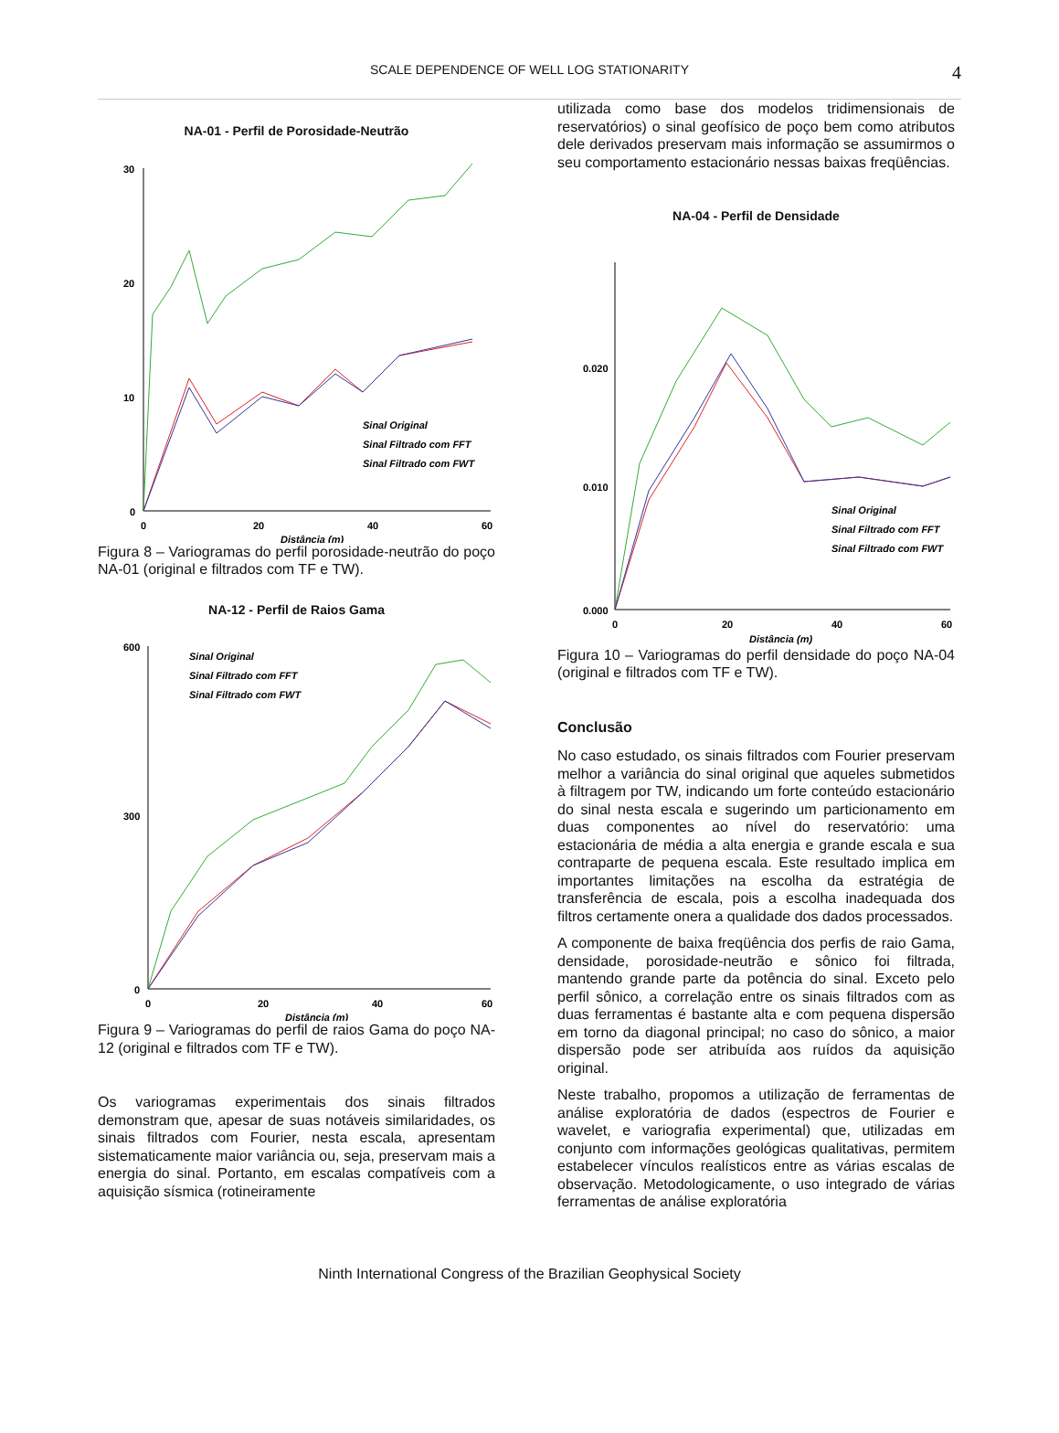SCALE DEPENDENCE OF WELL LOG STATIONARITY 4
NA-01 - Perfil de Porosidade-Neutrão
30
20
10
0
0
20
40
60
Distância (m)
Sinal Original
Sinal Filtrado com FFT
Sinal Filtrado com FWT
Figura 8 – Variogramas do perfil porosidade-neutrão do poço NA-01 (original e filtrados com TF e TW).
NA-12 - Perfil de Raios Gama
600
300
0
0
20
40
60
Distância (m)
Sinal Original
Sinal Filtrado com FFT
Sinal Filtrado com FWT
Figura 9 – Variogramas do perfil de raios Gama do poço NA-12 (original e filtrados com TF e TW).
Os variogramas experimentais dos sinais filtrados demonstram que, apesar de suas notáveis similaridades, os sinais filtrados com Fourier, nesta escala, apresentam sistematicamente maior variância ou, seja, preservam mais a energia do sinal. Portanto, em escalas compatíveis com a aquisição sísmica (rotineiramente
utilizada como base dos modelos tridimensionais de reservatórios) o sinal geofísico de poço bem como atributos dele derivados preservam mais informação se assumirmos o seu comportamento estacionário nessas baixas freqüências.
NA-04 - Perfil de Densidade
0.020
0.010
0.000
0
20
40
60
Distância (m)
Sinal Original
Sinal Filtrado com FFT
Sinal Filtrado com FWT
Figura 10 – Variogramas do perfil densidade do poço NA-04 (original e filtrados com TF e TW).
Conclusão
No caso estudado, os sinais filtrados com Fourier preservam melhor a variância do sinal original que aqueles submetidos à filtragem por TW, indicando um forte conteúdo estacionário do sinal nesta escala e sugerindo um particionamento em duas componentes ao nível do reservatório: uma estacionária de média a alta energia e grande escala e sua contraparte de pequena escala. Este resultado implica em importantes limitações na escolha da estratégia de transferência de escala, pois a escolha inadequada dos filtros certamente onera a qualidade dos dados processados.
A componente de baixa freqüência dos perfis de raio Gama, densidade, porosidade-neutrão e sônico foi filtrada, mantendo grande parte da potência do sinal. Exceto pelo perfil sônico, a correlação entre os sinais filtrados com as duas ferramentas é bastante alta e com pequena dispersão em torno da diagonal principal; no caso do sônico, a maior dispersão pode ser atribuída aos ruídos da aquisição original.
Neste trabalho, propomos a utilização de ferramentas de análise exploratória de dados (espectros de Fourier e wavelet, e variografia experimental) que, utilizadas em conjunto com informações geológicas qualitativas, permitem estabelecer vínculos realísticos entre as várias escalas de observação. Metodologicamente, o uso integrado de várias ferramentas de análise exploratória
Ninth International Congress of the Brazilian Geophysical Society